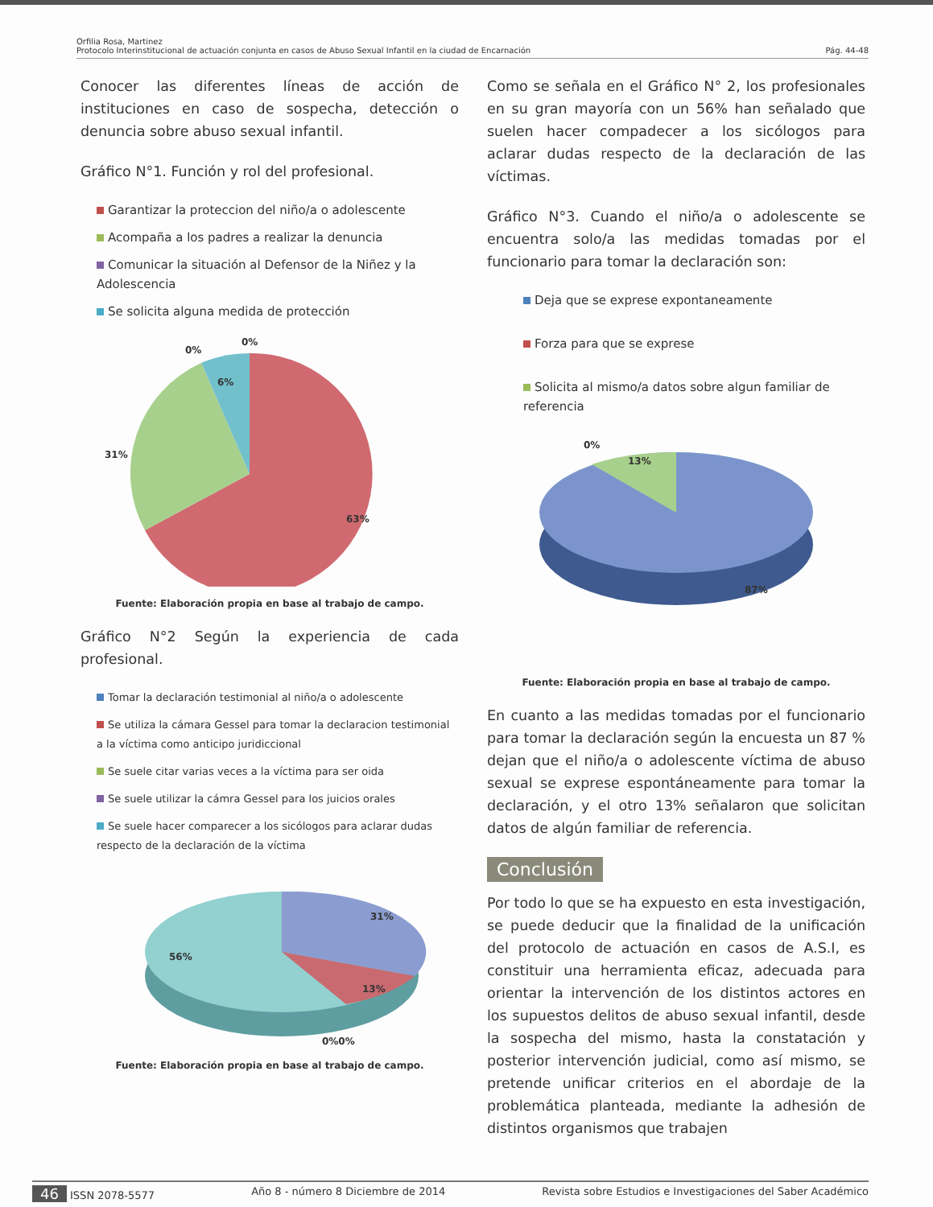Orfilia Rosa, Martinez
Protocolo Interinstitucional de actuación conjunta en casos de Abuso Sexual Infantil en la ciudad de Encarnación Pág. 44-48
Conocer las diferentes líneas de acción de instituciones en caso de sospecha, detección o denuncia sobre abuso sexual infantil.
Gráfico N°1. Función y rol del profesional.
Garantizar la proteccion del niño/a o adolescente
Acompaña a los padres a realizar la denuncia
Comunicar la situación al Defensor de la Niñez y la Adolescencia
Se solicita alguna medida de protección
0%
0%
6%
31%
63%
Fuente: Elaboración propia en base al trabajo de campo.
Gráfico N°2 Según la experiencia de cada profesional.
Tomar la declaración testimonial al niño/a o adolescente
Se utiliza la cámara Gessel para tomar la declaracion testimonial a la víctima como anticipo juridiccional
Se suele citar varias veces a la víctima para ser oida
Se suele utilizar la cámra Gessel para los juicios orales
Se suele hacer comparecer a los sicólogos para aclarar dudas respecto de la declaración de la víctima
31%
56%
13%
0%0%
Fuente: Elaboración propia en base al trabajo de campo.
Como se señala en el Gráfico N° 2, los profesionales en su gran mayoría con un 56% han señalado que suelen hacer compadecer a los sicólogos para aclarar dudas respecto de la declaración de las víctimas.
Gráfico N°3. Cuando el niño/a o adolescente se encuentra solo/a las medidas tomadas por el funcionario para tomar la declaración son:
Deja que se exprese expontaneamente
Forza para que se exprese
Solicita al mismo/a datos sobre algun familiar de referencia
0%
13%
87%
Fuente: Elaboración propia en base al trabajo de campo.
En cuanto a las medidas tomadas por el funcionario para tomar la declaración según la encuesta un 87 % dejan que el niño/a o adolescente víctima de abuso sexual se exprese espontáneamente para tomar la declaración, y el otro 13% señalaron que solicitan datos de algún familiar de referencia.
Conclusión
Por todo lo que se ha expuesto en esta investigación, se puede deducir que la finalidad de la unificación del protocolo de actuación en casos de A.S.I, es constituir una herramienta eficaz, adecuada para orientar la intervención de los distintos actores en los supuestos delitos de abuso sexual infantil, desde la sospecha del mismo, hasta la constatación y posterior intervención judicial, como así mismo, se pretende unificar criterios en el abordaje de la problemática planteada, mediante la adhesión de distintos organismos que trabajen
46 ISSN 2078-5577 Año 8 - número 8 Diciembre de 2014 Revista sobre Estudios e Investigaciones del Saber Académico